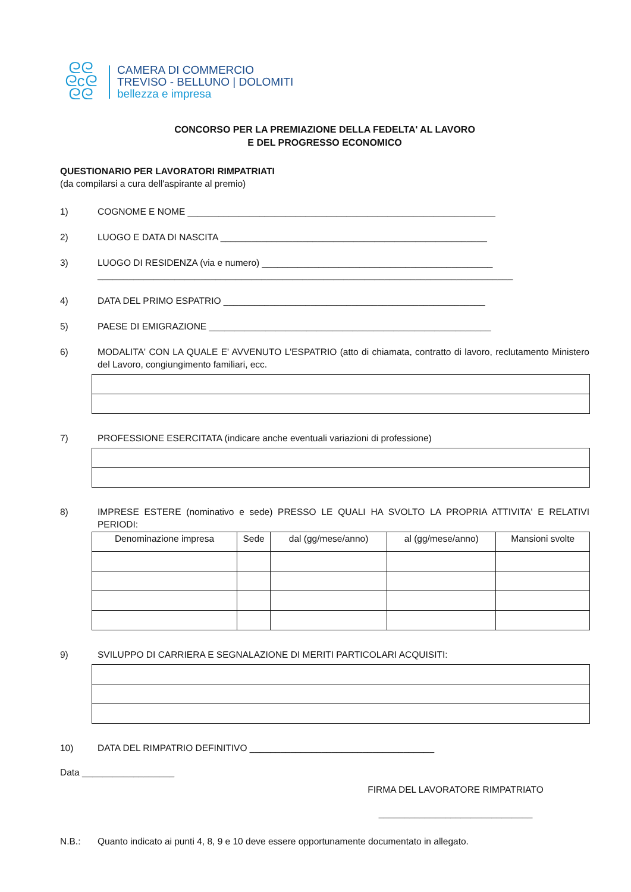ᘓᘓ
ᘓcᘓ
ᘓᘓ
CAMERA DI COMMERCIO
TREVISO - BELLUNO | DOLOMITI
bellezza e impresa
CONCORSO PER LA PREMIAZIONE DELLA FEDELTA' AL LAVORO
E DEL PROGRESSO ECONOMICO
QUESTIONARIO PER LAVORATORI RIMPATRIATI
(da compilarsi a cura dell'aspirante al premio)
1) COGNOME E NOME ____________________________________________________________
2) LUOGO E DATA DI NASCITA ____________________________________________________
3) LUOGO DI RESIDENZA (via e numero) _____________________________________________
_________________________________________________________________________________
4) DATA DEL PRIMO ESPATRIO ___________________________________________________
5) PAESE DI EMIGRAZIONE _______________________________________________________
6) MODALITA' CON LA QUALE E' AVVENUTO L'ESPATRIO (atto di chiamata, contratto di lavoro, reclutamento Ministero del Lavoro, congiungimento familiari, ecc.
7) PROFESSIONE ESERCITATA (indicare anche eventuali variazioni di professione)
8) IMPRESE ESTERE (nominativo e sede) PRESSO LE QUALI HA SVOLTO LA PROPRIA ATTIVITA' E RELATIVI PERIODI:
| Denominazione impresa | Sede | dal (gg/mese/anno) | al (gg/mese/anno) | Mansioni svolte |
| --- | --- | --- | --- | --- |
9) SVILUPPO DI CARRIERA E SEGNALAZIONE DI MERITI PARTICOLARI ACQUISITI:
10) DATA DEL RIMPATRIO DEFINITIVO ____________________________________
Data __________________
FIRMA DEL LAVORATORE RIMPATRIATO
______________________________
N.B.: Quanto indicato ai punti 4, 8, 9 e 10 deve essere opportunamente documentato in allegato.